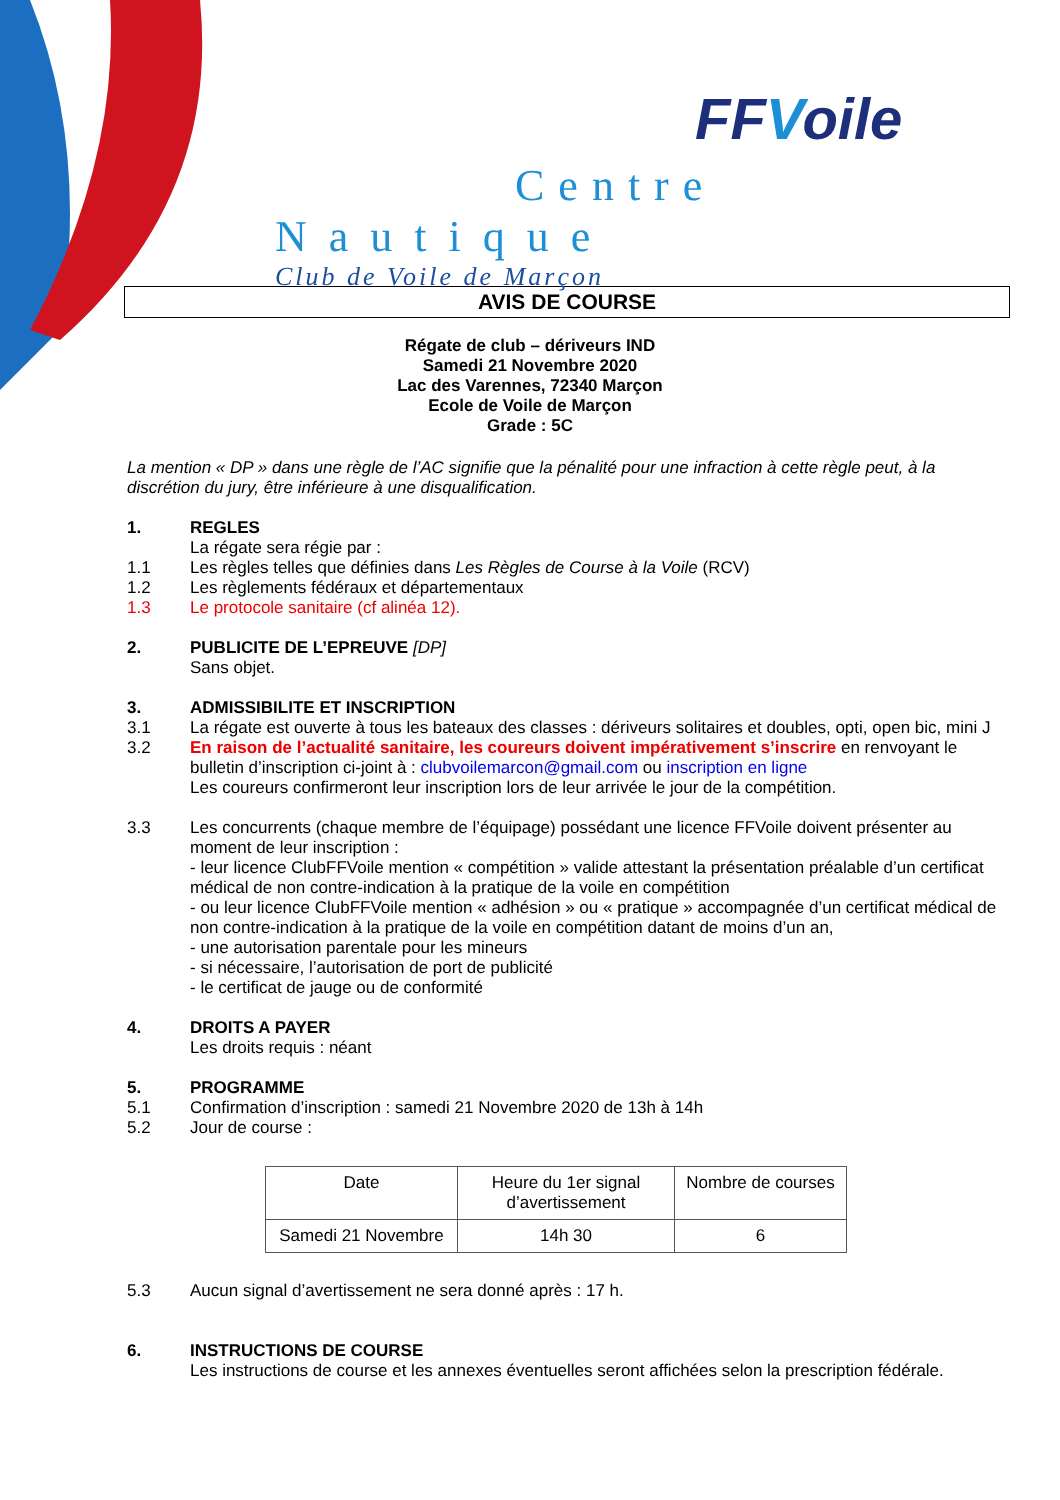FFVoile
Centre
Nautique
Club de Voile de Marçon
AVIS DE COURSE
Régate de club – dériveurs IND
Samedi 21 Novembre 2020
Lac des Varennes, 72340 Marçon
Ecole de Voile de Marçon
Grade : 5C
La mention « DP » dans une règle de l’AC signifie que la pénalité pour une infraction à cette règle peut, à la discrétion du jury, être inférieure à une disqualification.
1. REGLES
La régate sera régie par :
1.1 Les règles telles que définies dans Les Règles de Course à la Voile (RCV)
1.2 Les règlements fédéraux et départementaux
1.3 Le protocole sanitaire (cf alinéa 12).
2. PUBLICITE DE L’EPREUVE [DP]
Sans objet.
3. ADMISSIBILITE ET INSCRIPTION
3.1 La régate est ouverte à tous les bateaux des classes : dériveurs solitaires et doubles, opti, open bic, mini J
3.2 En raison de l’actualité sanitaire, les coureurs doivent impérativement s’inscrire en renvoyant le bulletin d’inscription ci-joint à : clubvoilemarcon@gmail.com ou inscription en ligne
Les coureurs confirmeront leur inscription lors de leur arrivée le jour de la compétition.
3.3 Les concurrents (chaque membre de l’équipage) possédant une licence FFVoile doivent présenter au moment de leur inscription :
- leur licence ClubFFVoile mention « compétition » valide attestant la présentation préalable d’un certificat médical de non contre-indication à la pratique de la voile en compétition
- ou leur licence ClubFFVoile mention « adhésion » ou « pratique » accompagnée d’un certificat médical de non contre-indication à la pratique de la voile en compétition datant de moins d’un an,
- une autorisation parentale pour les mineurs
- si nécessaire, l’autorisation de port de publicité
- le certificat de jauge ou de conformité
4. DROITS A PAYER
Les droits requis : néant
5. PROGRAMME
5.1 Confirmation d’inscription : samedi 21 Novembre 2020 de 13h à 14h
5.2 Jour de course :
| Date | Heure du 1er signal d’avertissement | Nombre de courses |
| Samedi 21 Novembre | 14h 30 | 6 |
5.3 Aucun signal d’avertissement ne sera donné après : 17 h.
6. INSTRUCTIONS DE COURSE
Les instructions de course et les annexes éventuelles seront affichées selon la prescription fédérale.